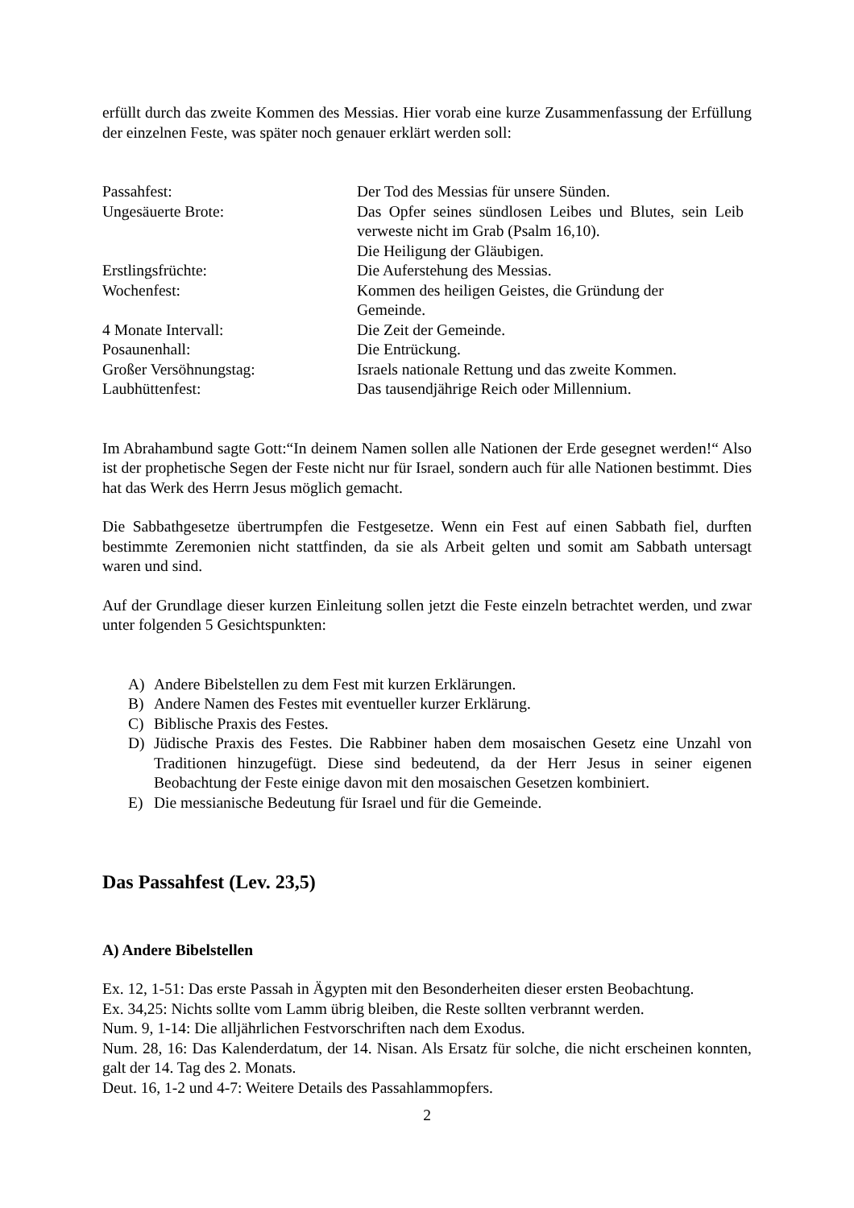erfüllt durch das zweite Kommen des Messias. Hier vorab eine kurze Zusammenfassung der Erfüllung der einzelnen Feste, was später noch genauer erklärt werden soll:
| Passahfest: | Der Tod des Messias für unsere Sünden. |
| Ungesäuerte Brote: | Das Opfer seines sündlosen Leibes und Blutes, sein Leib verweste nicht im Grab (Psalm 16,10). Die Heiligung der Gläubigen. |
| Erstlingsfrüchte: | Die Auferstehung des Messias. |
| Wochenfest: | Kommen des heiligen Geistes, die Gründung der Gemeinde. |
| 4 Monate Intervall: | Die Zeit der Gemeinde. |
| Posaunenhall: | Die Entrückung. |
| Großer Versöhnungstag: | Israels nationale Rettung und das zweite Kommen. |
| Laubhüttenfest: | Das tausendjährige Reich oder Millennium. |
Im Abrahambund sagte Gott:“In deinem Namen sollen alle Nationen der Erde gesegnet werden!“ Also ist der prophetische Segen der Feste nicht nur für Israel, sondern auch für alle Nationen bestimmt. Dies hat das Werk des Herrn Jesus möglich gemacht.
Die Sabbathgesetze übertrumpfen die Festgesetze. Wenn ein Fest auf einen Sabbath fiel, durften bestimmte Zeremonien nicht stattfinden, da sie als Arbeit gelten und somit am Sabbath untersagt waren und sind.
Auf der Grundlage dieser kurzen Einleitung sollen jetzt die Feste einzeln betrachtet werden, und zwar unter folgenden 5 Gesichtspunkten:
A) Andere Bibelstellen zu dem Fest mit kurzen Erklärungen.
B) Andere Namen des Festes mit eventueller kurzer Erklärung.
C) Biblische Praxis des Festes.
D) Jüdische Praxis des Festes. Die Rabbiner haben dem mosaischen Gesetz eine Unzahl von Traditionen hinzugefügt. Diese sind bedeutend, da der Herr Jesus in seiner eigenen Beobachtung der Feste einige davon mit den mosaischen Gesetzen kombiniert.
E) Die messianische Bedeutung für Israel und für die Gemeinde.
Das Passahfest (Lev. 23,5)
A) Andere Bibelstellen
Ex. 12, 1-51: Das erste Passah in Ägypten mit den Besonderheiten dieser ersten Beobachtung.
Ex. 34,25: Nichts sollte vom Lamm übrig bleiben, die Reste sollten verbrannt werden.
Num. 9, 1-14: Die alljährlichen Festvorschriften nach dem Exodus.
Num. 28, 16: Das Kalenderdatum, der 14. Nisan. Als Ersatz für solche, die nicht erscheinen konnten, galt der 14. Tag des 2. Monats.
Deut. 16, 1-2 und 4-7: Weitere Details des Passahlammopfers.
2